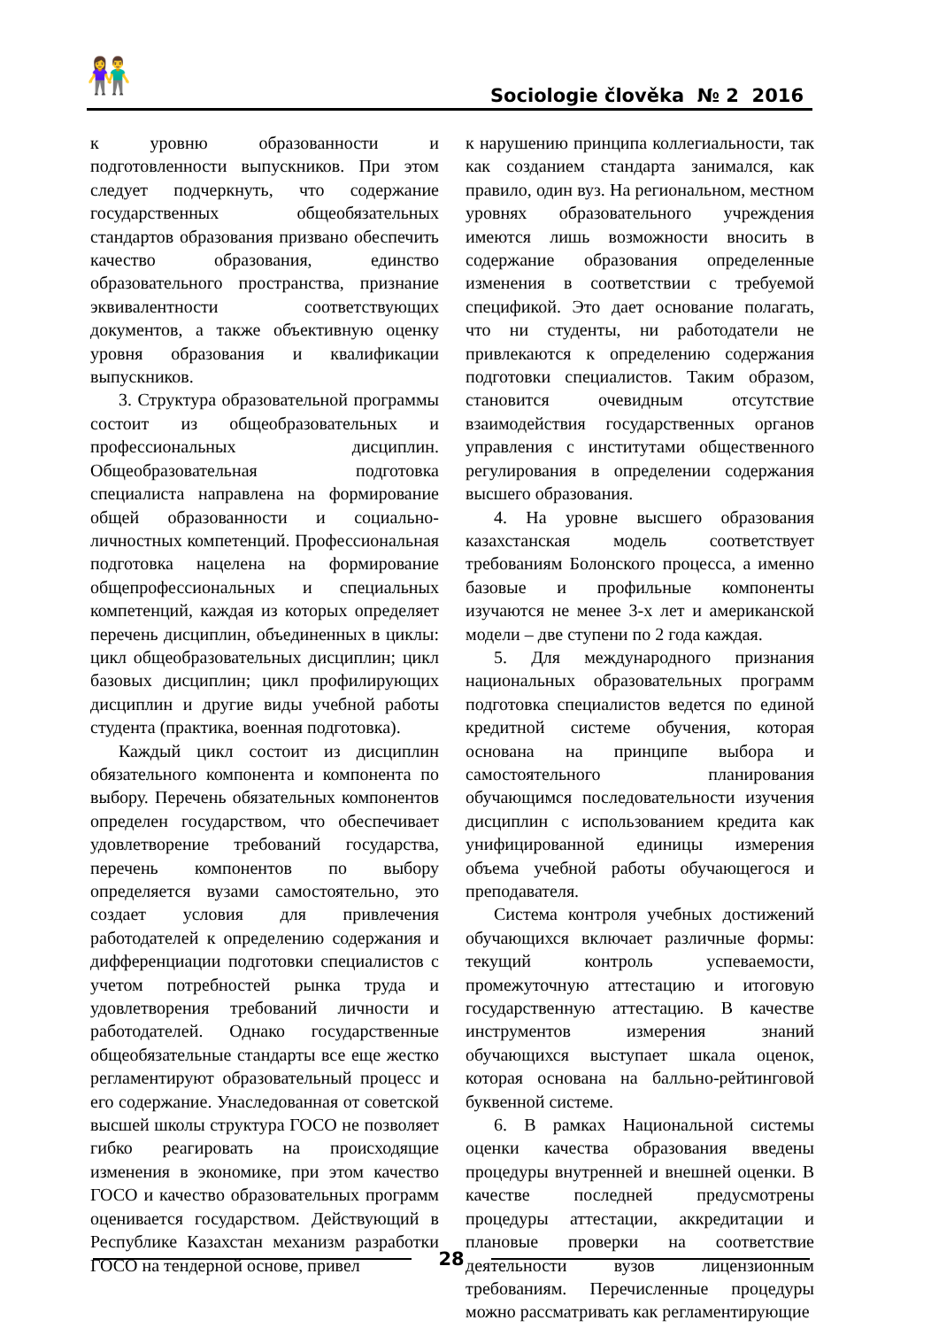👫 Sociologie člověka № 2 2016
к уровню образованности и подготовленности выпускников. При этом следует подчеркнуть, что содержание государственных общеобязательных стандартов образования призвано обеспечить качество образования, единство образовательного пространства, признание эквивалентности соответствующих документов, а также объективную оценку уровня образования и квалификации выпускников.
3. Структура образовательной программы состоит из общеобразовательных и профессиональных дисциплин. Общеобразовательная подготовка специалиста направлена на формирование общей образованности и социально-личностных компетенций. Профессиональная подготовка нацелена на формирование общепрофессиональных и специальных компетенций, каждая из которых определяет перечень дисциплин, объединенных в циклы: цикл общеобразовательных дисциплин; цикл базовых дисциплин; цикл профилирующих дисциплин и другие виды учебной работы студента (практика, военная подготовка).
Каждый цикл состоит из дисциплин обязательного компонента и компонента по выбору. Перечень обязательных компонентов определен государством, что обеспечивает удовлетворение требований государства, перечень компонентов по выбору определяется вузами самостоятельно, это создает условия для привлечения работодателей к определению содержания и дифференциации подготовки специалистов с учетом потребностей рынка труда и удовлетворения требований личности и работодателей. Однако государственные общеобязательные стандарты все еще жестко регламентируют образовательный процесс и его содержание. Унаследованная от советской высшей школы структура ГОСО не позволяет гибко реагировать на происходящие изменения в экономике, при этом качество ГОСО и качество образовательных программ оценивается государством. Действующий в Республике Казахстан механизм разработки ГОСО на тендерной основе, привел
к нарушению принципа коллегиальности, так как созданием стандарта занимался, как правило, один вуз. На региональном, местном уровнях образовательного учреждения имеются лишь возможности вносить в содержание образования определенные изменения в соответствии с требуемой спецификой. Это дает основание полагать, что ни студенты, ни работодатели не привлекаются к определению содержания подготовки специалистов. Таким образом, становится очевидным отсутствие взаимодействия государственных органов управления с институтами общественного регулирования в определении содержания высшего образования.
4. На уровне высшего образования казахстанская модель соответствует требованиям Болонского процесса, а именно базовые и профильные компоненты изучаются не менее 3-х лет и американской модели – две ступени по 2 года каждая.
5. Для международного признания национальных образовательных программ подготовка специалистов ведется по единой кредитной системе обучения, которая основана на принципе выбора и самостоятельного планирования обучающимся последовательности изучения дисциплин с использованием кредита как унифицированной единицы измерения объема учебной работы обучающегося и преподавателя.
Система контроля учебных достижений обучающихся включает различные формы: текущий контроль успеваемости, промежуточную аттестацию и итоговую государственную аттестацию. В качестве инструментов измерения знаний обучающихся выступает шкала оценок, которая основана на балльно-рейтинговой буквенной системе.
6. В рамках Национальной системы оценки качества образования введены процедуры внутренней и внешней оценки. В качестве последней предусмотрены процедуры аттестации, аккредитации и плановые проверки на соответствие деятельности вузов лицензионным требованиям. Перечисленные процедуры можно рассматривать как регламентирующие
28